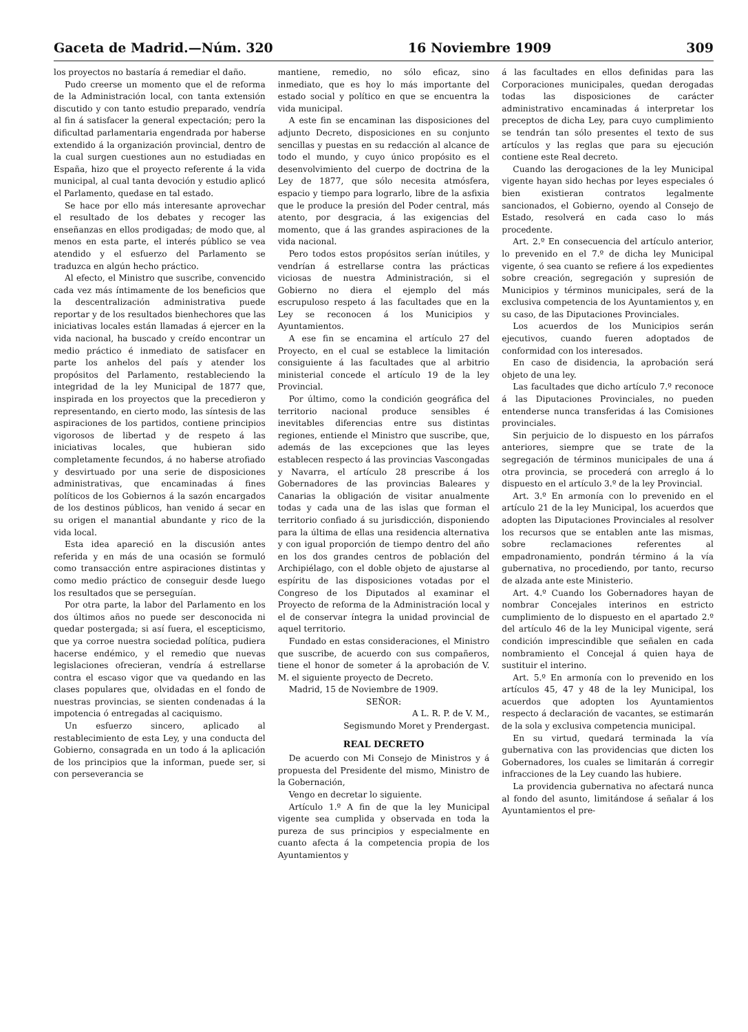Gaceta de Madrid.—Núm. 320 16 Noviembre 1909 309
los proyectos no bastaría á remediar el daño.
Pudo creerse un momento que el de reforma de la Administración local, con tanta extensión discutido y con tanto estudio preparado, vendría al fin á satisfacer la general expectación; pero la dificultad parlamentaria engendrada por haberse extendido á la organización provincial, dentro de la cual surgen cuestiones aun no estudiadas en España, hizo que el proyecto referente á la vida municipal, al cual tanta devoción y estudio aplicó el Parlamento, quedase en tal estado.
Se hace por ello más interesante aprovechar el resultado de los debates y recoger las enseñanzas en ellos prodigadas; de modo que, al menos en esta parte, el interés público se vea atendido y el esfuerzo del Parlamento se traduzca en algún hecho práctico.
Al efecto, el Ministro que suscribe, convencido cada vez más íntimamente de los beneficios que la descentralización administrativa puede reportar y de los resultados bienhechores que las iniciativas locales están llamadas á ejercer en la vida nacional, ha buscado y creído encontrar un medio práctico é inmediato de satisfacer en parte los anhelos del país y atender los propósitos del Parlamento, restableciendo la integridad de la ley Municipal de 1877 que, inspirada en los proyectos que la precedieron y representando, en cierto modo, las síntesis de las aspiraciones de los partidos, contiene principios vigorosos de libertad y de respeto á las iniciativas locales, que hubieran sido completamente fecundos, á no haberse atrofiado y desvirtuado por una serie de disposiciones administrativas, que encaminadas á fines políticos de los Gobiernos á la sazón encargados de los destinos públicos, han venido á secar en su origen el manantial abundante y rico de la vida local.
Esta idea apareció en la discusión antes referida y en más de una ocasión se formuló como transacción entre aspiraciones distintas y como medio práctico de conseguir desde luego los resultados que se perseguían.
Por otra parte, la labor del Parlamento en los dos últimos años no puede ser desconocida ni quedar postergada; si así fuera, el escepticismo, que ya corroe nuestra sociedad política, pudiera hacerse endémico, y el remedio que nuevas legislaciones ofrecieran, vendría á estrellarse contra el escaso vigor que va quedando en las clases populares que, olvidadas en el fondo de nuestras provincias, se sienten condenadas á la impotencia ó entregadas al caciquismo.
Un esfuerzo sincero, aplicado al restablecimiento de esta Ley, y una conducta del Gobierno, consagrada en un todo á la aplicación de los principios que la informan, puede ser, si con perseverancia se
mantiene, remedio, no sólo eficaz, sino inmediato, que es hoy lo más importante del estado social y político en que se encuentra la vida municipal.
A este fin se encaminan las disposiciones del adjunto Decreto, disposiciones en su conjunto sencillas y puestas en su redacción al alcance de todo el mundo, y cuyo único propósito es el desenvolvimiento del cuerpo de doctrina de la Ley de 1877, que sólo necesita atmósfera, espacio y tiempo para lograrlo, libre de la asfixia que le produce la presión del Poder central, más atento, por desgracia, á las exigencias del momento, que á las grandes aspiraciones de la vida nacional.
Pero todos estos propósitos serían inútiles, y vendrían á estrellarse contra las prácticas viciosas de nuestra Administración, si el Gobierno no diera el ejemplo del más escrupuloso respeto á las facultades que en la Ley se reconocen á los Municipios y Ayuntamientos.
A ese fin se encamina el artículo 27 del Proyecto, en el cual se establece la limitación consiguiente á las facultades que al arbitrio ministerial concede el artículo 19 de la ley Provincial.
Por último, como la condición geográfica del territorio nacional produce sensibles é inevitables diferencias entre sus distintas regiones, entiende el Ministro que suscribe, que, además de las excepciones que las leyes establecen respecto á las provincias Vascongadas y Navarra, el artículo 28 prescribe á los Gobernadores de las provincias Baleares y Canarias la obligación de visitar anualmente todas y cada una de las islas que forman el territorio confiado á su jurisdicción, disponiendo para la última de ellas una residencia alternativa y con igual proporción de tiempo dentro del año en los dos grandes centros de población del Archipiélago, con el doble objeto de ajustarse al espíritu de las disposiciones votadas por el Congreso de los Diputados al examinar el Proyecto de reforma de la Administración local y el de conservar íntegra la unidad provincial de aquel territorio.
Fundado en estas consideraciones, el Ministro que suscribe, de acuerdo con sus compañeros, tiene el honor de someter á la aprobación de V. M. el siguiente proyecto de Decreto.
Madrid, 15 de Noviembre de 1909.
SEÑOR:
A L. R. P. de V. M.,
Segismundo Moret y Prendergast.
REAL DECRETO
De acuerdo con Mi Consejo de Ministros y á propuesta del Presidente del mismo, Ministro de la Gobernación,
Vengo en decretar lo siguiente.
Artículo 1.º A fin de que la ley Municipal vigente sea cumplida y observada en toda la pureza de sus principios y especialmente en cuanto afecta á la competencia propia de los Ayuntamientos y
á las facultades en ellos definidas para las Corporaciones municipales, quedan derogadas todas las disposiciones de carácter administrativo encaminadas á interpretar los preceptos de dicha Ley, para cuyo cumplimiento se tendrán tan sólo presentes el texto de sus artículos y las reglas que para su ejecución contiene este Real decreto.
Cuando las derogaciones de la ley Municipal vigente hayan sido hechas por leyes especiales ó bien existieran contratos legalmente sancionados, el Gobierno, oyendo al Consejo de Estado, resolverá en cada caso lo más procedente.
Art. 2.º En consecuencia del artículo anterior, lo prevenido en el 7.º de dicha ley Municipal vigente, ó sea cuanto se refiere á los expedientes sobre creación, segregación y supresión de Municipios y términos municipales, será de la exclusiva competencia de los Ayuntamientos y, en su caso, de las Diputaciones Provinciales.
Los acuerdos de los Municipios serán ejecutivos, cuando fueren adoptados de conformidad con los interesados.
En caso de disidencia, la aprobación será objeto de una ley.
Las facultades que dicho artículo 7.º reconoce á las Diputaciones Provinciales, no pueden entenderse nunca transferidas á las Comisiones provinciales.
Sin perjuicio de lo dispuesto en los párrafos anteriores, siempre que se trate de la segregación de términos municipales de una á otra provincia, se procederá con arreglo á lo dispuesto en el artículo 3.º de la ley Provincial.
Art. 3.º En armonía con lo prevenido en el artículo 21 de la ley Municipal, los acuerdos que adopten las Diputaciones Provinciales al resolver los recursos que se entablen ante las mismas, sobre reclamaciones referentes al empadronamiento, pondrán término á la vía gubernativa, no procediendo, por tanto, recurso de alzada ante este Ministerio.
Art. 4.º Cuando los Gobernadores hayan de nombrar Concejales interinos en estricto cumplimiento de lo dispuesto en el apartado 2.º del artículo 46 de la ley Municipal vigente, será condición imprescindible que señalen en cada nombramiento el Concejal á quien haya de sustituir el interino.
Art. 5.º En armonía con lo prevenido en los artículos 45, 47 y 48 de la ley Municipal, los acuerdos que adopten los Ayuntamientos respecto á declaración de vacantes, se estimarán de la sola y exclusiva competencia municipal.
En su virtud, quedará terminada la vía gubernativa con las providencias que dicten los Gobernadores, los cuales se limitarán á corregir infracciones de la Ley cuando las hubiere.
La providencia gubernativa no afectará nunca al fondo del asunto, limitándose á señalar á los Ayuntamientos el pre-